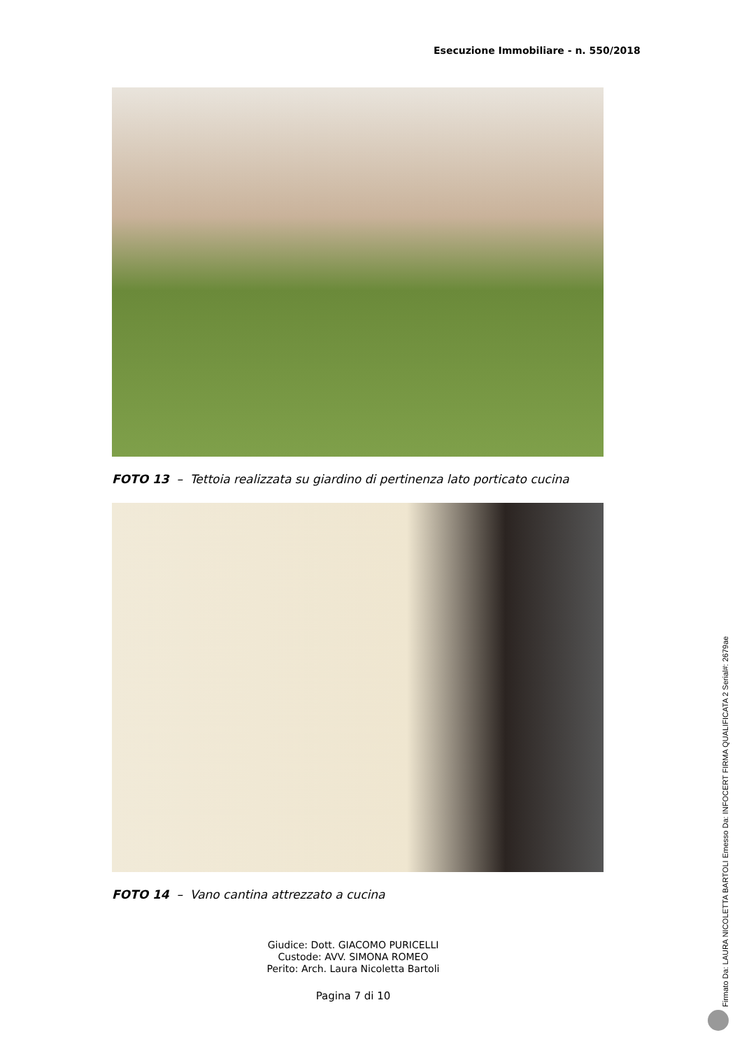Esecuzione Immobiliare - n. 550/2018
FOTO 13 – Tettoia realizzata su giardino di pertinenza lato porticato cucina
FOTO 14 – Vano cantina attrezzato a cucina
Giudice: Dott. GIACOMO PURICELLI
Custode: AVV. SIMONA ROMEO
Perito: Arch. Laura Nicoletta Bartoli
Pagina 7 di 10
Firmato Da: LAURA NICOLETTA BARTOLI Emesso Da: INFOCERT FIRMA QUALIFICATA 2 Serial#: 2679ae